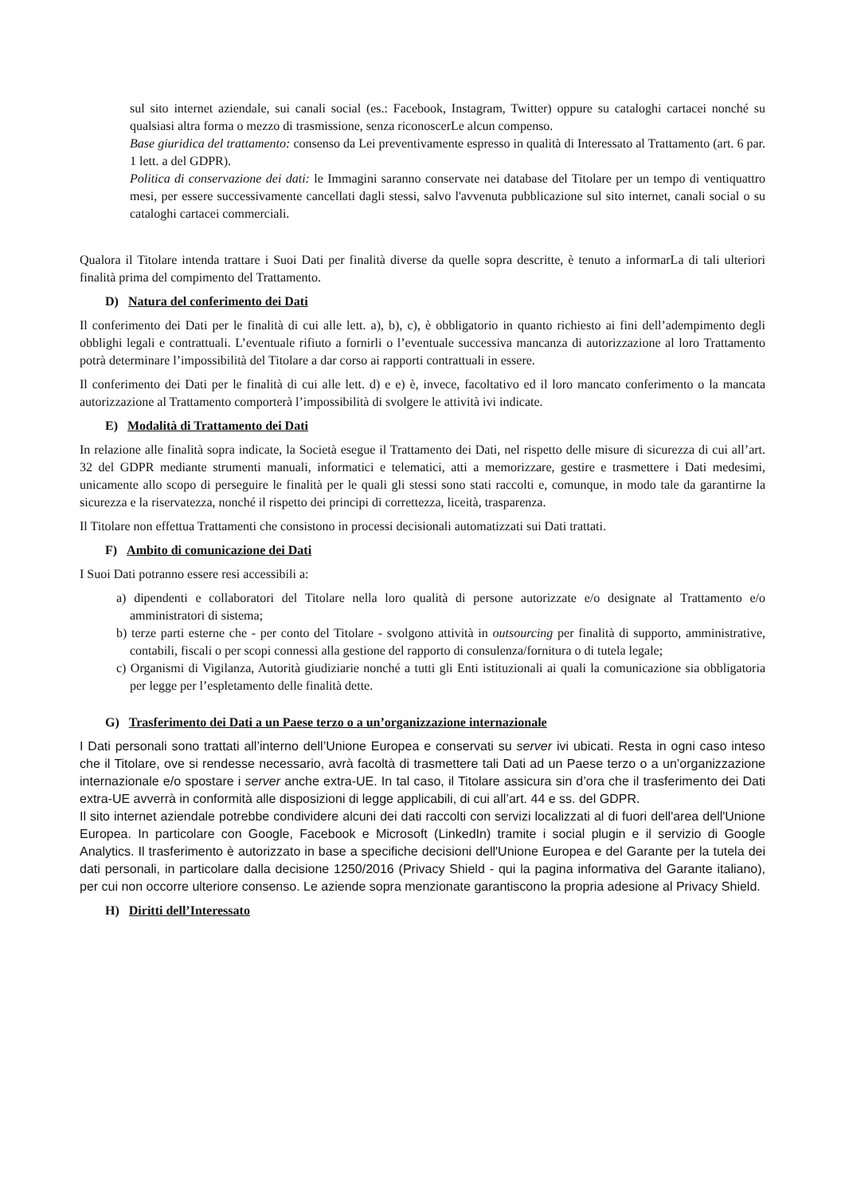sul sito internet aziendale, sui canali social (es.: Facebook, Instagram, Twitter) oppure su cataloghi cartacei nonché su qualsiasi altra forma o mezzo di trasmissione, senza riconoscerLe alcun compenso.
Base giuridica del trattamento: consenso da Lei preventivamente espresso in qualità di Interessato al Trattamento (art. 6 par. 1 lett. a del GDPR).
Politica di conservazione dei dati: le Immagini saranno conservate nei database del Titolare per un tempo di ventiquattro mesi, per essere successivamente cancellati dagli stessi, salvo l'avvenuta pubblicazione sul sito internet, canali social o su cataloghi cartacei commerciali.
Qualora il Titolare intenda trattare i Suoi Dati per finalità diverse da quelle sopra descritte, è tenuto a informarLa di tali ulteriori finalità prima del compimento del Trattamento.
D) Natura del conferimento dei Dati
Il conferimento dei Dati per le finalità di cui alle lett. a), b), c), è obbligatorio in quanto richiesto ai fini dell’adempimento degli obblighi legali e contrattuali. L’eventuale rifiuto a fornirli o l’eventuale successiva mancanza di autorizzazione al loro Trattamento potrà determinare l’impossibilità del Titolare a dar corso ai rapporti contrattuali in essere.
Il conferimento dei Dati per le finalità di cui alle lett. d) e e) è, invece, facoltativo ed il loro mancato conferimento o la mancata autorizzazione al Trattamento comporterà l’impossibilità di svolgere le attività ivi indicate.
E) Modalità di Trattamento dei Dati
In relazione alle finalità sopra indicate, la Società esegue il Trattamento dei Dati, nel rispetto delle misure di sicurezza di cui all’art. 32 del GDPR mediante strumenti manuali, informatici e telematici, atti a memorizzare, gestire e trasmettere i Dati medesimi, unicamente allo scopo di perseguire le finalità per le quali gli stessi sono stati raccolti e, comunque, in modo tale da garantirne la sicurezza e la riservatezza, nonché il rispetto dei principi di correttezza, liceità, trasparenza.
Il Titolare non effettua Trattamenti che consistono in processi decisionali automatizzati sui Dati trattati.
F) Ambito di comunicazione dei Dati
I Suoi Dati potranno essere resi accessibili a:
a) dipendenti e collaboratori del Titolare nella loro qualità di persone autorizzate e/o designate al Trattamento e/o amministratori di sistema;
b) terze parti esterne che - per conto del Titolare - svolgono attività in outsourcing per finalità di supporto, amministrative, contabili, fiscali o per scopi connessi alla gestione del rapporto di consulenza/fornitura o di tutela legale;
c) Organismi di Vigilanza, Autorità giudiziarie nonché a tutti gli Enti istituzionali ai quali la comunicazione sia obbligatoria per legge per l’espletamento delle finalità dette.
G) Trasferimento dei Dati a un Paese terzo o a un’organizzazione internazionale
I Dati personali sono trattati all’interno dell’Unione Europea e conservati su server ivi ubicati. Resta in ogni caso inteso che il Titolare, ove si rendesse necessario, avrà facoltà di trasmettere tali Dati ad un Paese terzo o a un’organizzazione internazionale e/o spostare i server anche extra-UE. In tal caso, il Titolare assicura sin d’ora che il trasferimento dei Dati extra-UE avverrà in conformità alle disposizioni di legge applicabili, di cui all’art. 44 e ss. del GDPR.
Il sito internet aziendale potrebbe condividere alcuni dei dati raccolti con servizi localizzati al di fuori dell'area dell'Unione Europea. In particolare con Google, Facebook e Microsoft (LinkedIn) tramite i social plugin e il servizio di Google Analytics. Il trasferimento è autorizzato in base a specifiche decisioni dell'Unione Europea e del Garante per la tutela dei dati personali, in particolare dalla decisione 1250/2016 (Privacy Shield - qui la pagina informativa del Garante italiano), per cui non occorre ulteriore consenso. Le aziende sopra menzionate garantiscono la propria adesione al Privacy Shield.
H) Diritti dell’Interessato